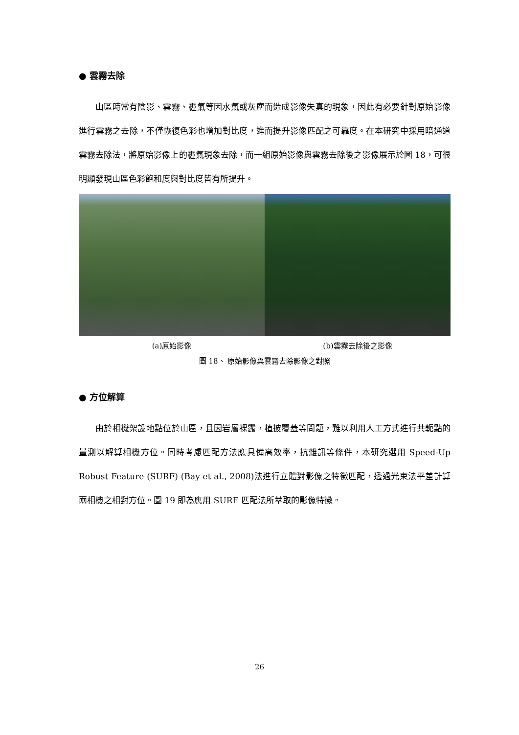● 雲霧去除
山區時常有陰影、雲霧、霾氣等因水氣或灰塵而造成影像失真的現象，因此有必要針對原始影像進行雲霧之去除，不僅恢復色彩也增加對比度，進而提升影像匹配之可靠度。在本研究中採用暗通道雲霧去除法，將原始影像上的霾氣現象去除，而一組原始影像與雲霧去除後之影像展示於圖 18，可很明顯發現山區色彩飽和度與對比度皆有所提升。
(a)原始影像 (b)雲霧去除後之影像
圖 18、 原始影像與雲霧去除影像之對照
● 方位解算
由於相機架設地點位於山區，且因岩層裸露，植披覆蓋等問題，難以利用人工方式進行共軛點的量測以解算相機方位。同時考慮匹配方法應具備高效率，抗雜訊等條件，本研究選用 Speed-Up Robust Feature (SURF) (Bay et al., 2008)法進行立體對影像之特徵匹配，透過光束法平差計算兩相機之相對方位。圖 19 即為應用 SURF 匹配法所萃取的影像特徵。
26